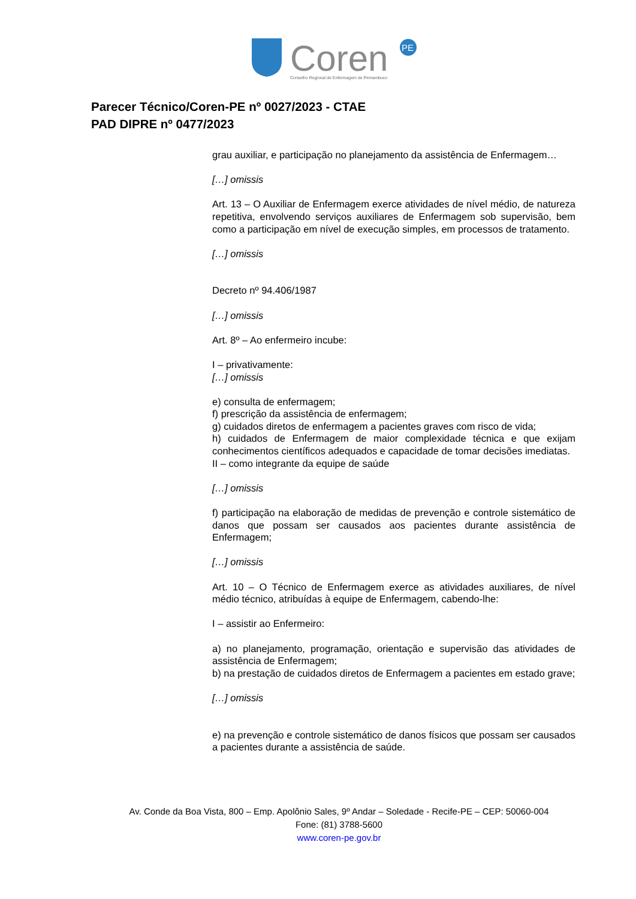Coren
PE
Conselho Regional de Enfermagem de Pernambuco
Parecer Técnico/Coren-PE nº 0027/2023 - CTAE
PAD DIPRE nº 0477/2023
grau auxiliar, e participação no planejamento da assistência de Enfermagem…
[…] omissis
Art. 13 – O Auxiliar de Enfermagem exerce atividades de nível médio, de natureza repetitiva, envolvendo serviços auxiliares de Enfermagem sob supervisão, bem como a participação em nível de execução simples, em processos de tratamento.
[…] omissis
Decreto nº 94.406/1987
[…] omissis
Art. 8º – Ao enfermeiro incube:
I – privativamente:
[…] omissis
e) consulta de enfermagem;
f) prescrição da assistência de enfermagem;
g) cuidados diretos de enfermagem a pacientes graves com risco de vida;
h) cuidados de Enfermagem de maior complexidade técnica e que exijam conhecimentos científicos adequados e capacidade de tomar decisões imediatas.
II – como integrante da equipe de saúde
[…] omissis
f) participação na elaboração de medidas de prevenção e controle sistemático de danos que possam ser causados aos pacientes durante assistência de Enfermagem;
[…] omissis
Art. 10 – O Técnico de Enfermagem exerce as atividades auxiliares, de nível médio técnico, atribuídas à equipe de Enfermagem, cabendo-lhe:
I – assistir ao Enfermeiro:
a) no planejamento, programação, orientação e supervisão das atividades de assistência de Enfermagem;
b) na prestação de cuidados diretos de Enfermagem a pacientes em estado grave;
[…] omissis
e) na prevenção e controle sistemático de danos físicos que possam ser causados a pacientes durante a assistência de saúde.
Av. Conde da Boa Vista, 800 – Emp. Apolônio Sales, 9º Andar – Soledade - Recife-PE – CEP: 50060-004
Fone: (81) 3788-5600
www.coren-pe.gov.br